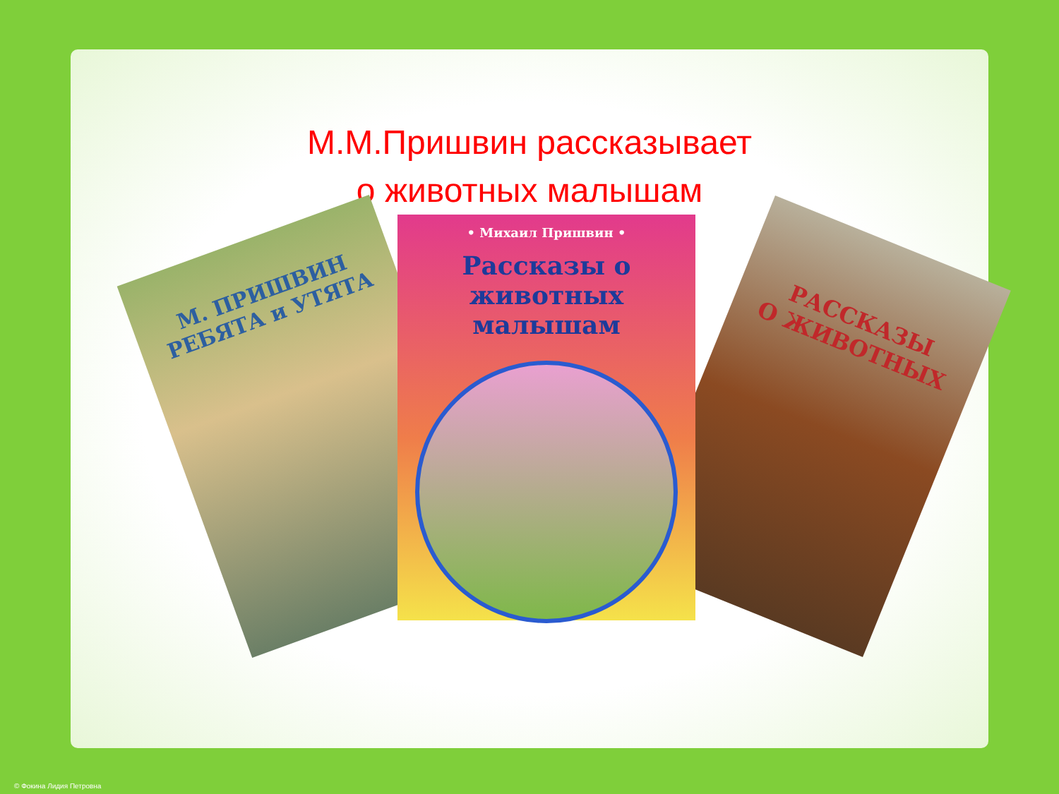М.М.Пришвин рассказывает
о животных малышам
М. ПРИШВИН
РЕБЯТА и УТЯТА
РАССКАЗЫ
О ЖИВОТНЫХ
• Михаил Пришвин •
Рассказы о животных малышам
© Фокина Лидия Петровна